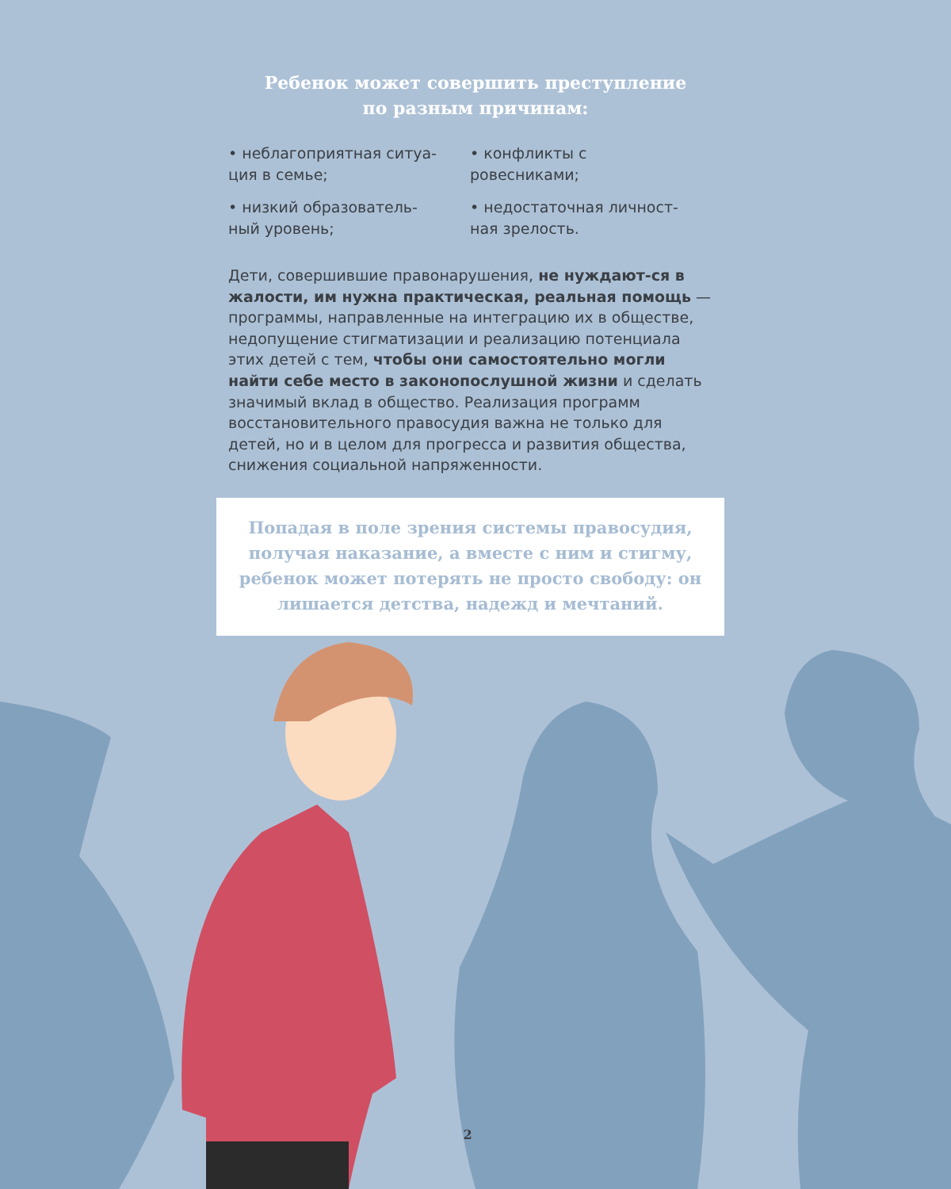Ребенок может совершить преступление
по разным причинам:
• неблагоприятная ситуа-
ция в семье;
• конфликты с
ровесниками;
• низкий образователь-
ный уровень;
• недостаточная личност-
ная зрелость.
Дети, совершившие правонарушения, не нуждают-ся в жалости, им нужна практическая, реальная помощь — программы, направленные на интеграцию их в обществе, недопущение стигматизации и реализацию потенциала этих детей с тем, чтобы они самостоятельно могли найти себе место в законопослушной жизни и сделать значимый вклад в общество. Реализация программ восстановительного правосудия важна не только для детей, но и в целом для прогресса и развития общества, снижения социальной напряженности.
Попадая в поле зрения системы правосудия, получая наказание, а вместе с ним и стигму, ребенок может потерять не просто свободу: он лишается детства, надежд и мечтаний.
2